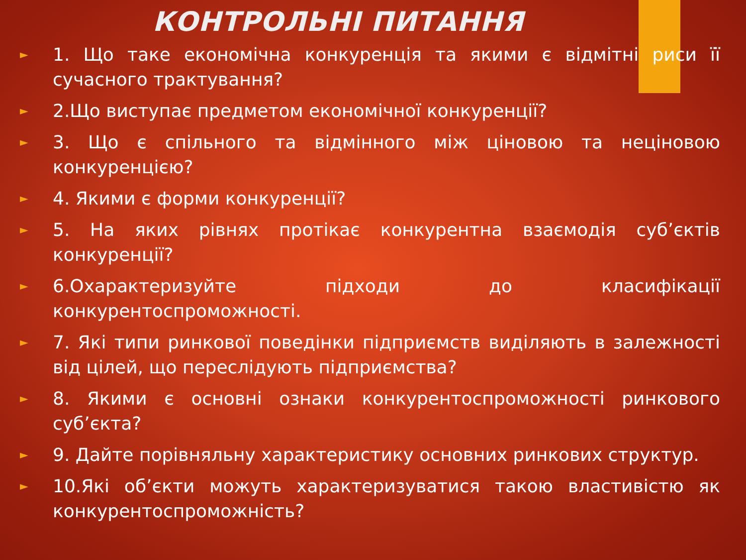КОНТРОЛЬНІ ПИТАННЯ
► 1. Що таке економічна конкуренція та якими є відмітні риси її сучасного трактування?
► 2.Що виступає предметом економічної конкуренції?
► 3. Що є спільного та відмінного між ціновою та неціновою конкуренцією?
► 4. Якими є форми конкуренції?
► 5. На яких рівнях протікає конкурентна взаємодія суб’єктів конкуренції?
► 6.Охарактеризуйте підходи до класифікації конкурентоспроможності.
► 7. Які типи ринкової поведінки підприємств виділяють в залежності від цілей, що переслідують підприємства?
► 8. Якими є основні ознаки конкурентоспроможності ринкового суб’єкта?
► 9. Дайте порівняльну характеристику основних ринкових структур.
► 10.Які об’єкти можуть характеризуватися такою властивістю як конкурентоспроможність?